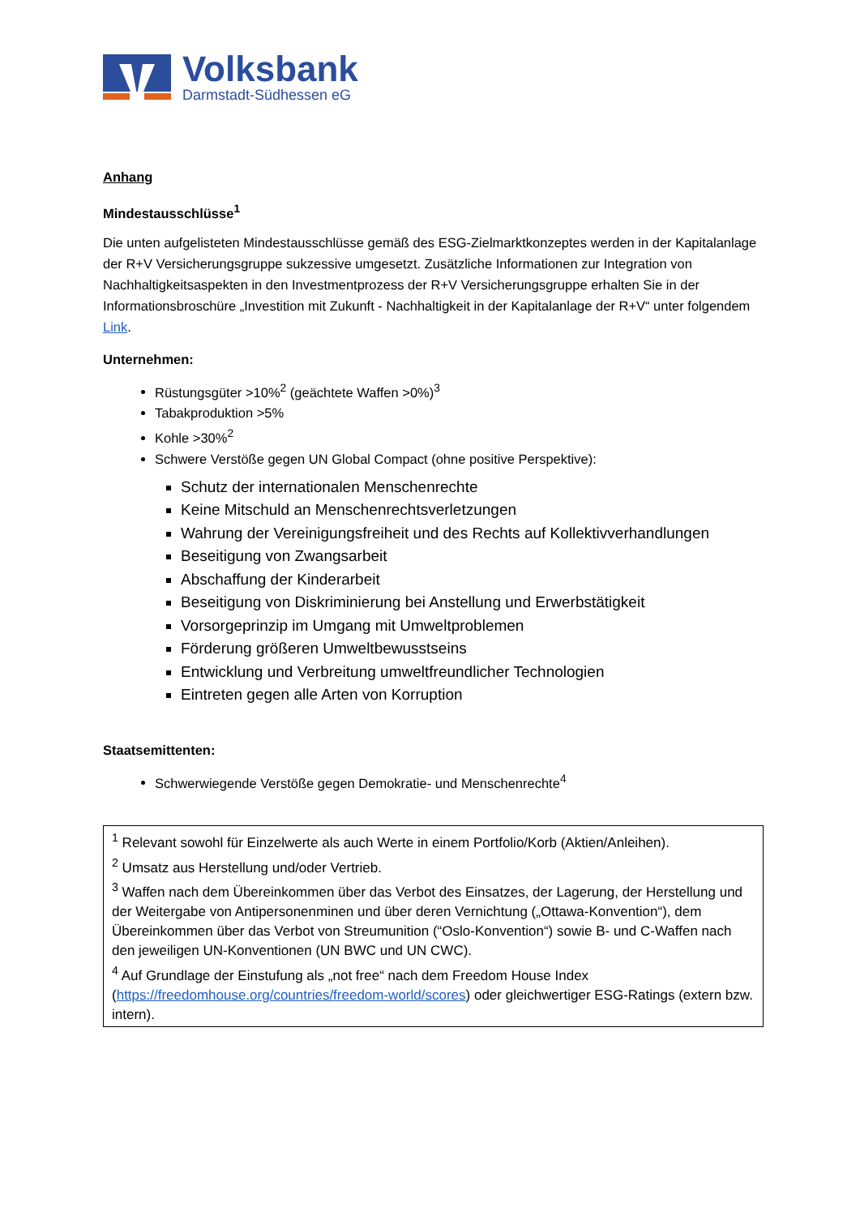Volksbank
Darmstadt-Südhessen eG
Anhang
Mindestausschlüsse<sup>1</sup>
Die unten aufgelisteten Mindestausschlüsse gemäß des ESG-Zielmarktkonzeptes werden in der Kapitalanlage der R+V Versicherungsgruppe sukzessive umgesetzt. Zusätzliche Informationen zur Integration von Nachhaltigkeitsaspekten in den Investmentprozess der R+V Versicherungsgruppe erhalten Sie in der Informationsbroschüre „Investition mit Zukunft - Nachhaltigkeit in der Kapitalanlage der R+V“ unter folgendem Link.
Unternehmen:
Rüstungsgüter >10%<sup>2</sup> (geächtete Waffen >0%)<sup>3</sup>
Tabakproduktion >5%
Kohle >30%<sup>2</sup>
Schwere Verstöße gegen UN Global Compact (ohne positive Perspektive):
Schutz der internationalen Menschenrechte
Keine Mitschuld an Menschenrechtsverletzungen
Wahrung der Vereinigungsfreiheit und des Rechts auf Kollektivverhandlungen
Beseitigung von Zwangsarbeit
Abschaffung der Kinderarbeit
Beseitigung von Diskriminierung bei Anstellung und Erwerbstätigkeit
Vorsorgeprinzip im Umgang mit Umweltproblemen
Förderung größeren Umweltbewusstseins
Entwicklung und Verbreitung umweltfreundlicher Technologien
Eintreten gegen alle Arten von Korruption
Staatsemittenten:
Schwerwiegende Verstöße gegen Demokratie- und Menschenrechte<sup>4</sup>
<sup>1</sup> Relevant sowohl für Einzelwerte als auch Werte in einem Portfolio/Korb (Aktien/Anleihen).
<sup>2</sup> Umsatz aus Herstellung und/oder Vertrieb.
<sup>3</sup> Waffen nach dem Übereinkommen über das Verbot des Einsatzes, der Lagerung, der Herstellung und der Weitergabe von Antipersonenminen und über deren Vernichtung („Ottawa-Konvention“), dem Übereinkommen über das Verbot von Streumunition (“Oslo-Konvention“) sowie B- und C-Waffen nach den jeweiligen UN-Konventionen (UN BWC und UN CWC).
<sup>4</sup> Auf Grundlage der Einstufung als „not free“ nach dem Freedom House Index (https://freedomhouse.org/countries/freedom-world/scores) oder gleichwertiger ESG-Ratings (extern bzw. intern).